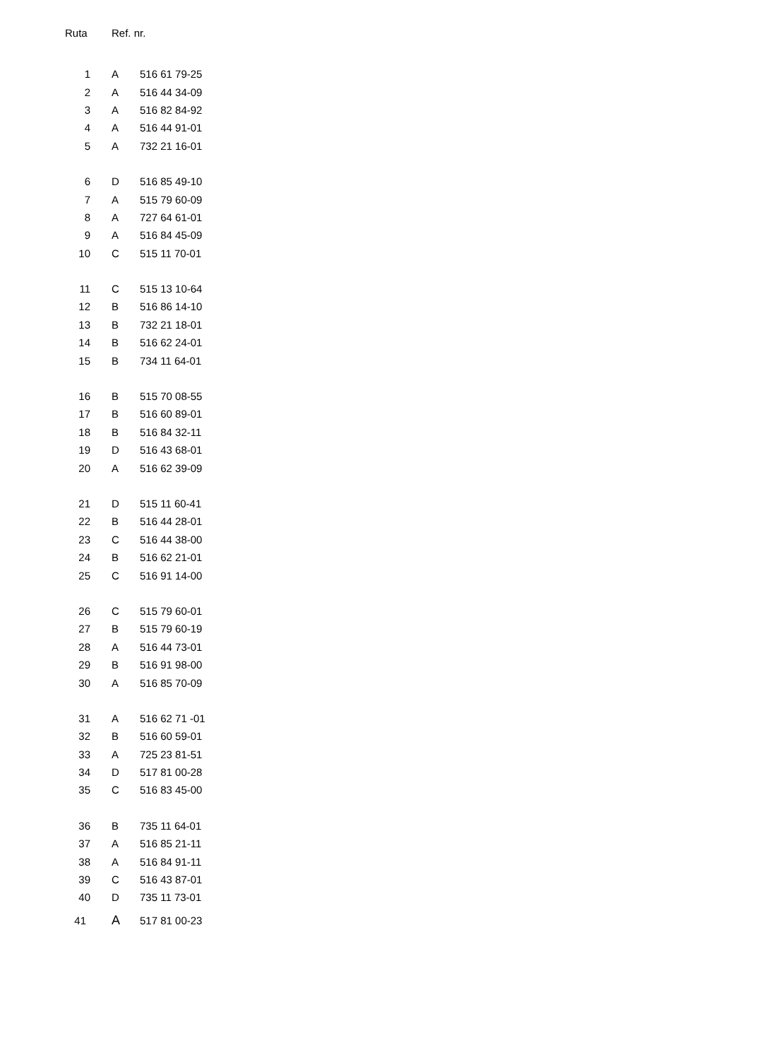| Ruta | Ref. nr. | |
| --- | --- | --- |
| 1 | A | 516 61 79-25 |
| 2 | A | 516 44 34-09 |
| 3 | A | 516 82 84-92 |
| 4 | A | 516 44 91-01 |
| 5 | A | 732 21 16-01 |
| 6 | D | 516 85 49-10 |
| 7 | A | 515 79 60-09 |
| 8 | A | 727 64 61-01 |
| 9 | A | 516 84 45-09 |
| 10 | C | 515 11 70-01 |
| 11 | C | 515 13 10-64 |
| 12 | B | 516 86 14-10 |
| 13 | B | 732 21 18-01 |
| 14 | B | 516 62 24-01 |
| 15 | B | 734 11 64-01 |
| 16 | B | 515 70 08-55 |
| 17 | B | 516 60 89-01 |
| 18 | B | 516 84 32-11 |
| 19 | D | 516 43 68-01 |
| 20 | A | 516 62 39-09 |
| 21 | D | 515 11 60-41 |
| 22 | B | 516 44 28-01 |
| 23 | C | 516 44 38-00 |
| 24 | B | 516 62 21-01 |
| 25 | C | 516 91 14-00 |
| 26 | C | 515 79 60-01 |
| 27 | B | 515 79 60-19 |
| 28 | A | 516 44 73-01 |
| 29 | B | 516 91 98-00 |
| 30 | A | 516 85 70-09 |
| 31 | A | 516 62 71 -01 |
| 32 | B | 516 60 59-01 |
| 33 | A | 725 23 81-51 |
| 34 | D | 517 81 00-28 |
| 35 | C | 516 83 45-00 |
| 36 | B | 735 11 64-01 |
| 37 | A | 516 85 21-11 |
| 38 | A | 516 84 91-11 |
| 39 | C | 516 43 87-01 |
| 40 | D | 735 11 73-01 |
| 41 | A | 517 81 00-23 |